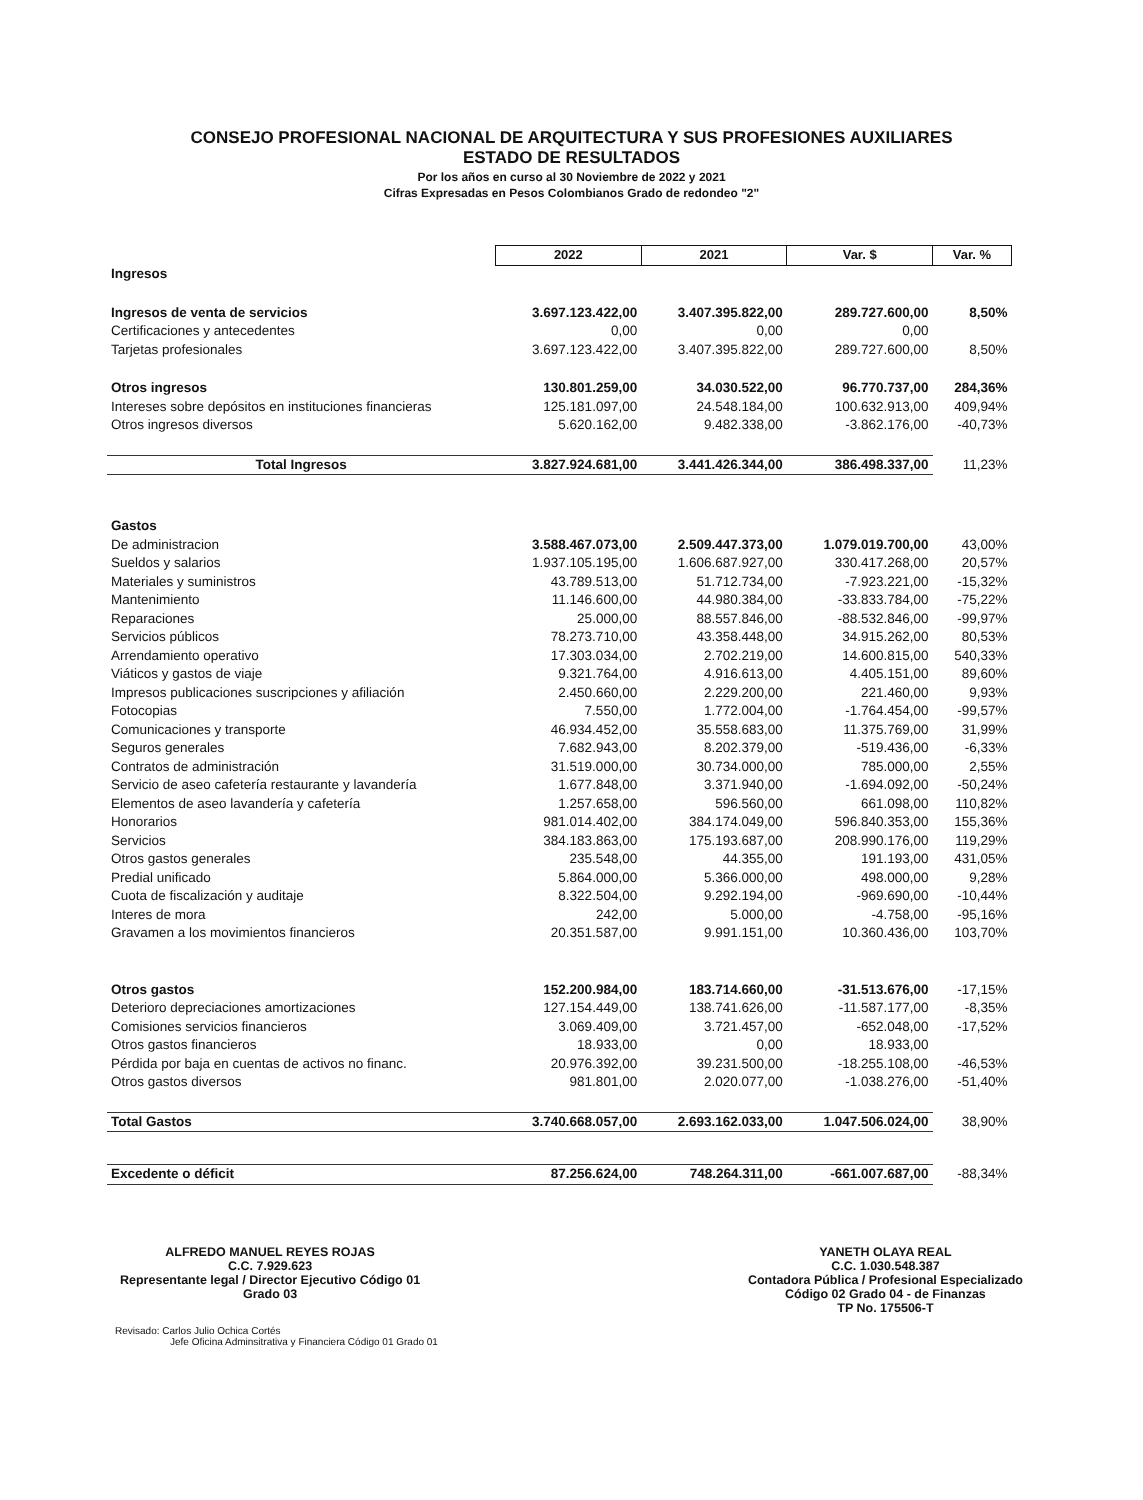CONSEJO PROFESIONAL NACIONAL DE ARQUITECTURA Y SUS PROFESIONES AUXILIARES
ESTADO DE RESULTADOS
Por los años en curso al 30 Noviembre de 2022 y 2021
Cifras Expresadas en Pesos Colombianos Grado de redondeo "2"
| | 2022 | 2021 | Var. $ | Var. % |
| Ingresos | | | | |
| Ingresos de venta de servicios | 3.697.123.422,00 | 3.407.395.822,00 | 289.727.600,00 | 8,50% |
| Certificaciones y antecedentes | 0,00 | 0,00 | 0,00 | |
| Tarjetas profesionales | 3.697.123.422,00 | 3.407.395.822,00 | 289.727.600,00 | 8,50% |
| Otros ingresos | 130.801.259,00 | 34.030.522,00 | 96.770.737,00 | 284,36% |
| Intereses sobre depósitos en instituciones financieras | 125.181.097,00 | 24.548.184,00 | 100.632.913,00 | 409,94% |
| Otros ingresos diversos | 5.620.162,00 | 9.482.338,00 | -3.862.176,00 | -40,73% |
| Total Ingresos | 3.827.924.681,00 | 3.441.426.344,00 | 386.498.337,00 | 11,23% |
| Gastos | | | | |
| De administracion | 3.588.467.073,00 | 2.509.447.373,00 | 1.079.019.700,00 | 43,00% |
| Sueldos y salarios | 1.937.105.195,00 | 1.606.687.927,00 | 330.417.268,00 | 20,57% |
| Materiales y suministros | 43.789.513,00 | 51.712.734,00 | -7.923.221,00 | -15,32% |
| Mantenimiento | 11.146.600,00 | 44.980.384,00 | -33.833.784,00 | -75,22% |
| Reparaciones | 25.000,00 | 88.557.846,00 | -88.532.846,00 | -99,97% |
| Servicios públicos | 78.273.710,00 | 43.358.448,00 | 34.915.262,00 | 80,53% |
| Arrendamiento operativo | 17.303.034,00 | 2.702.219,00 | 14.600.815,00 | 540,33% |
| Viáticos y gastos de viaje | 9.321.764,00 | 4.916.613,00 | 4.405.151,00 | 89,60% |
| Impresos publicaciones suscripciones y afiliación | 2.450.660,00 | 2.229.200,00 | 221.460,00 | 9,93% |
| Fotocopias | 7.550,00 | 1.772.004,00 | -1.764.454,00 | -99,57% |
| Comunicaciones y transporte | 46.934.452,00 | 35.558.683,00 | 11.375.769,00 | 31,99% |
| Seguros generales | 7.682.943,00 | 8.202.379,00 | -519.436,00 | -6,33% |
| Contratos de administración | 31.519.000,00 | 30.734.000,00 | 785.000,00 | 2,55% |
| Servicio de aseo cafetería restaurante y lavandería | 1.677.848,00 | 3.371.940,00 | -1.694.092,00 | -50,24% |
| Elementos de aseo lavandería y cafetería | 1.257.658,00 | 596.560,00 | 661.098,00 | 110,82% |
| Honorarios | 981.014.402,00 | 384.174.049,00 | 596.840.353,00 | 155,36% |
| Servicios | 384.183.863,00 | 175.193.687,00 | 208.990.176,00 | 119,29% |
| Otros gastos generales | 235.548,00 | 44.355,00 | 191.193,00 | 431,05% |
| Predial unificado | 5.864.000,00 | 5.366.000,00 | 498.000,00 | 9,28% |
| Cuota de fiscalización y auditaje | 8.322.504,00 | 9.292.194,00 | -969.690,00 | -10,44% |
| Interes de mora | 242,00 | 5.000,00 | -4.758,00 | -95,16% |
| Gravamen a los movimientos financieros | 20.351.587,00 | 9.991.151,00 | 10.360.436,00 | 103,70% |
| Otros gastos | 152.200.984,00 | 183.714.660,00 | -31.513.676,00 | -17,15% |
| Deterioro depreciaciones amortizaciones | 127.154.449,00 | 138.741.626,00 | -11.587.177,00 | -8,35% |
| Comisiones servicios financieros | 3.069.409,00 | 3.721.457,00 | -652.048,00 | -17,52% |
| Otros gastos financieros | 18.933,00 | 0,00 | 18.933,00 | |
| Pérdida por baja en cuentas de activos no financ. | 20.976.392,00 | 39.231.500,00 | -18.255.108,00 | -46,53% |
| Otros gastos diversos | 981.801,00 | 2.020.077,00 | -1.038.276,00 | -51,40% |
| Total Gastos | 3.740.668.057,00 | 2.693.162.033,00 | 1.047.506.024,00 | 38,90% |
| Excedente o déficit | 87.256.624,00 | 748.264.311,00 | -661.007.687,00 | -88,34% |
ALFREDO MANUEL REYES ROJAS
C.C. 7.929.623
Representante legal / Director Ejecutivo Código 01
Grado 03
YANETH OLAYA REAL
C.C. 1.030.548.387
Contadora Pública / Profesional Especializado
Código 02 Grado 04 - de Finanzas
TP No. 175506-T
Revisado: Carlos Julio Ochica Cortés
Jefe Oficina Adminsitrativa y Financiera Código 01 Grado 01